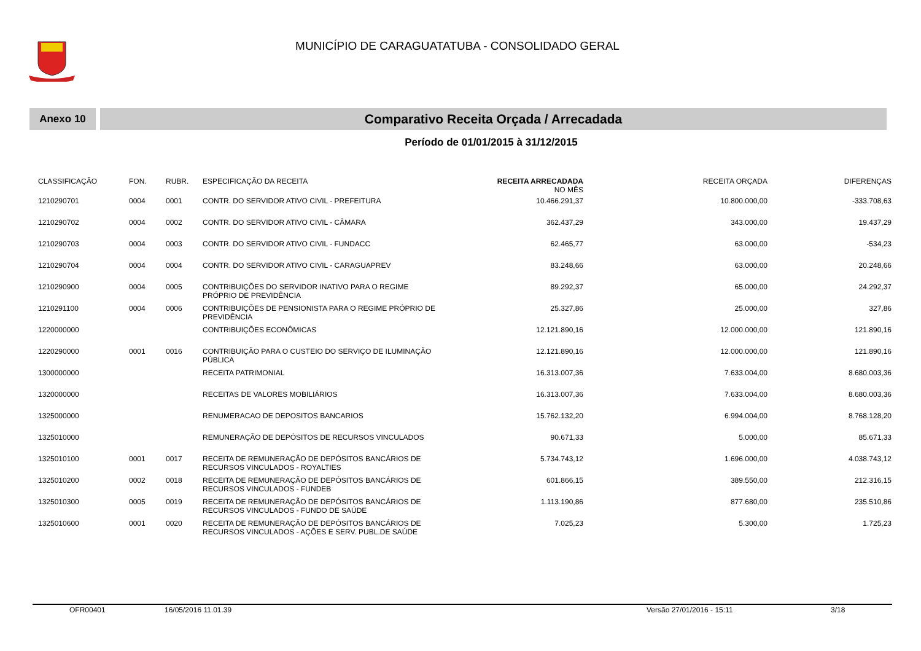MUNICÍPIO DE CARAGUATATUBA - CONSOLIDADO GERAL
Anexo 10
Comparativo Receita Orçada / Arrecadada
Período de 01/01/2015 à 31/12/2015
| CLASSIFICAÇÃO | FON. | RUBR. | ESPECIFICAÇÃO DA RECEITA | RECEITA ARRECADADA NO MÊS | RECEITA ORÇADA | DIFERENÇAS |
| --- | --- | --- | --- | --- | --- | --- |
| 1210290701 | 0004 | 0001 | CONTR. DO SERVIDOR ATIVO CIVIL - PREFEITURA | 10.466.291,37 | 10.800.000,00 | -333.708,63 |
| 1210290702 | 0004 | 0002 | CONTR. DO SERVIDOR ATIVO CIVIL - CÂMARA | 362.437,29 | 343.000,00 | 19.437,29 |
| 1210290703 | 0004 | 0003 | CONTR. DO SERVIDOR ATIVO CIVIL - FUNDACC | 62.465,77 | 63.000,00 | -534,23 |
| 1210290704 | 0004 | 0004 | CONTR. DO SERVIDOR ATIVO CIVIL - CARAGUAPREV | 83.248,66 | 63.000,00 | 20.248,66 |
| 1210290900 | 0004 | 0005 | CONTRIBUIÇÕES DO SERVIDOR INATIVO PARA O REGIME PRÓPRIO DE PREVIDÊNCIA | 89.292,37 | 65.000,00 | 24.292,37 |
| 1210291100 | 0004 | 0006 | CONTRIBUIÇÕES DE PENSIONISTA PARA O REGIME PRÓPRIO DE PREVIDÊNCIA | 25.327,86 | 25.000,00 | 327,86 |
| 1220000000 | | | CONTRIBUIÇÕES ECONÔMICAS | 12.121.890,16 | 12.000.000,00 | 121.890,16 |
| 1220290000 | 0001 | 0016 | CONTRIBUIÇÃO PARA O CUSTEIO DO SERVIÇO DE ILUMINAÇÃO PÚBLICA | 12.121.890,16 | 12.000.000,00 | 121.890,16 |
| 1300000000 | | | RECEITA PATRIMONIAL | 16.313.007,36 | 7.633.004,00 | 8.680.003,36 |
| 1320000000 | | | RECEITAS DE VALORES MOBILIÁRIOS | 16.313.007,36 | 7.633.004,00 | 8.680.003,36 |
| 1325000000 | | | RENUMERACAO DE DEPOSITOS BANCARIOS | 15.762.132,20 | 6.994.004,00 | 8.768.128,20 |
| 1325010000 | | | REMUNERAÇÃO DE DEPÓSITOS DE RECURSOS VINCULADOS | 90.671,33 | 5.000,00 | 85.671,33 |
| 1325010100 | 0001 | 0017 | RECEITA DE REMUNERAÇÃO DE DEPÓSITOS BANCÁRIOS DE RECURSOS VINCULADOS - ROYALTIES | 5.734.743,12 | 1.696.000,00 | 4.038.743,12 |
| 1325010200 | 0002 | 0018 | RECEITA DE REMUNERAÇÃO DE DEPÓSITOS BANCÁRIOS DE RECURSOS VINCULADOS - FUNDEB | 601.866,15 | 389.550,00 | 212.316,15 |
| 1325010300 | 0005 | 0019 | RECEITA DE REMUNERAÇÃO DE DEPÓSITOS BANCÁRIOS DE RECURSOS VINCULADOS - FUNDO DE SAÚDE | 1.113.190,86 | 877.680,00 | 235.510,86 |
| 1325010600 | 0001 | 0020 | RECEITA DE REMUNERAÇÃO DE DEPÓSITOS BANCÁRIOS DE RECURSOS VINCULADOS - AÇÕES E SERV. PUBL.DE SAÚDE | 7.025,23 | 5.300,00 | 1.725,23 |
OFR00401 16/05/2016 11.01.39 Versão 27/01/2016 - 15:11 3/18